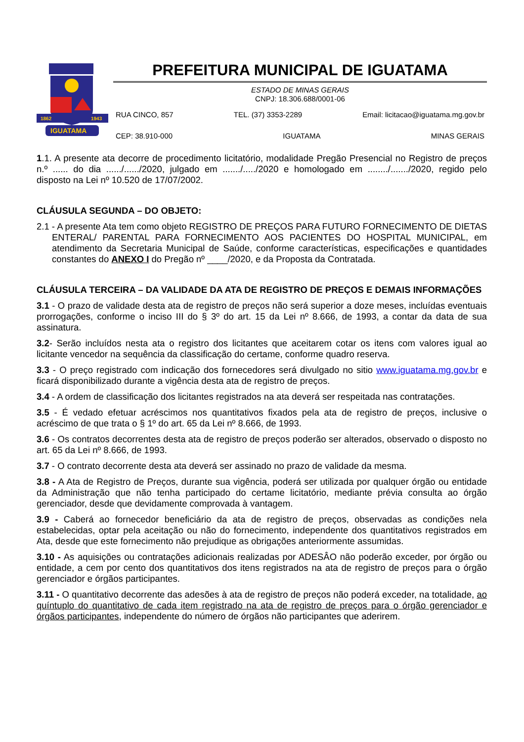1862
1943
IGUATAMA
PREFEITURA MUNICIPAL DE IGUATAMA
ESTADO DE MINAS GERAIS
CNPJ: 18.306.688/0001-06
RUA CINCO, 857 TEL. (37) 3353-2289 Email: licitacao@iguatama.mg.gov.br
CEP: 38.910-000 IGUATAMA MINAS GERAIS
1.1. A presente ata decorre de procedimento licitatório, modalidade Pregão Presencial no Registro de preços n.º ...... do dia ....../....../2020, julgado em ......./...../2020 e homologado em ......../......./2020, regido pelo disposto na Lei nº 10.520 de 17/07/2002.
CLÁUSULA SEGUNDA – DO OBJETO:
2.1 - A presente Ata tem como objeto REGISTRO DE PREÇOS PARA FUTURO FORNECIMENTO DE DIETAS ENTERAL/ PARENTAL PARA FORNECIMENTO AOS PACIENTES DO HOSPITAL MUNICIPAL, em atendimento da Secretaria Municipal de Saúde, conforme características, especificações e quantidades constantes do ANEXO I do Pregão nº ____/2020, e da Proposta da Contratada.
CLÁUSULA TERCEIRA – DA VALIDADE DA ATA DE REGISTRO DE PREÇOS E DEMAIS INFORMAÇÕES
3.1 - O prazo de validade desta ata de registro de preços não será superior a doze meses, incluídas eventuais prorrogações, conforme o inciso III do § 3º do art. 15 da Lei nº 8.666, de 1993, a contar da data de sua assinatura.
3.2- Serão incluídos nesta ata o registro dos licitantes que aceitarem cotar os itens com valores igual ao licitante vencedor na sequência da classificação do certame, conforme quadro reserva.
3.3 - O preço registrado com indicação dos fornecedores será divulgado no sitio www.iguatama.mg.gov.br e ficará disponibilizado durante a vigência desta ata de registro de preços.
3.4 - A ordem de classificação dos licitantes registrados na ata deverá ser respeitada nas contratações.
3.5 - É vedado efetuar acréscimos nos quantitativos fixados pela ata de registro de preços, inclusive o acréscimo de que trata o § 1º do art. 65 da Lei nº 8.666, de 1993.
3.6 - Os contratos decorrentes desta ata de registro de preços poderão ser alterados, observado o disposto no art. 65 da Lei nº 8.666, de 1993.
3.7 - O contrato decorrente desta ata deverá ser assinado no prazo de validade da mesma.
3.8 - A Ata de Registro de Preços, durante sua vigência, poderá ser utilizada por qualquer órgão ou entidade da Administração que não tenha participado do certame licitatório, mediante prévia consulta ao órgão gerenciador, desde que devidamente comprovada à vantagem.
3.9 - Caberá ao fornecedor beneficiário da ata de registro de preços, observadas as condições nela estabelecidas, optar pela aceitação ou não do fornecimento, independente dos quantitativos registrados em Ata, desde que este fornecimento não prejudique as obrigações anteriormente assumidas.
3.10 - As aquisições ou contratações adicionais realizadas por ADESÂO não poderão exceder, por órgão ou entidade, a cem por cento dos quantitativos dos itens registrados na ata de registro de preços para o órgão gerenciador e órgãos participantes.
3.11 - O quantitativo decorrente das adesões à ata de registro de preços não poderá exceder, na totalidade, ao quíntuplo do quantitativo de cada item registrado na ata de registro de preços para o órgão gerenciador e órgãos participantes, independente do número de órgãos não participantes que aderirem.